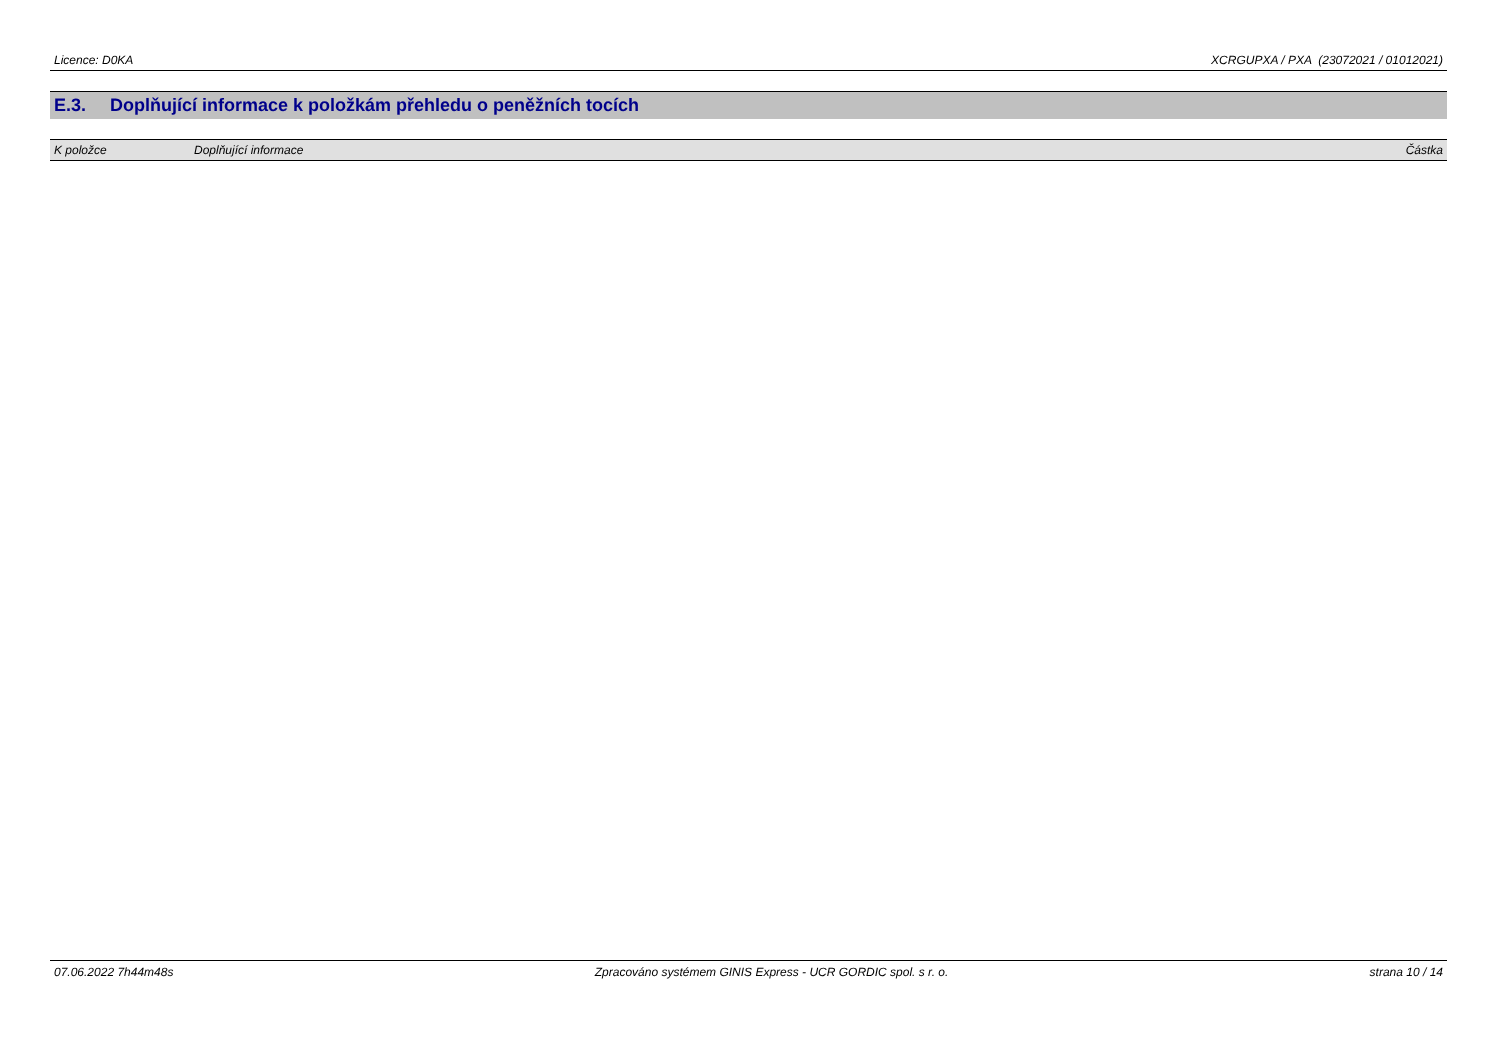Licence: D0KA XCRGUPXA / PXA (23072021 / 01012021)
E.3. Doplňující informace k položkám přehledu o peněžních tocích
| K položce | Doplňující informace | Částka |
| --- | --- | --- |
07.06.2022 7h44m48s Zpracováno systémem GINIS Express - UCR GORDIC spol. s r. o. strana 10 / 14